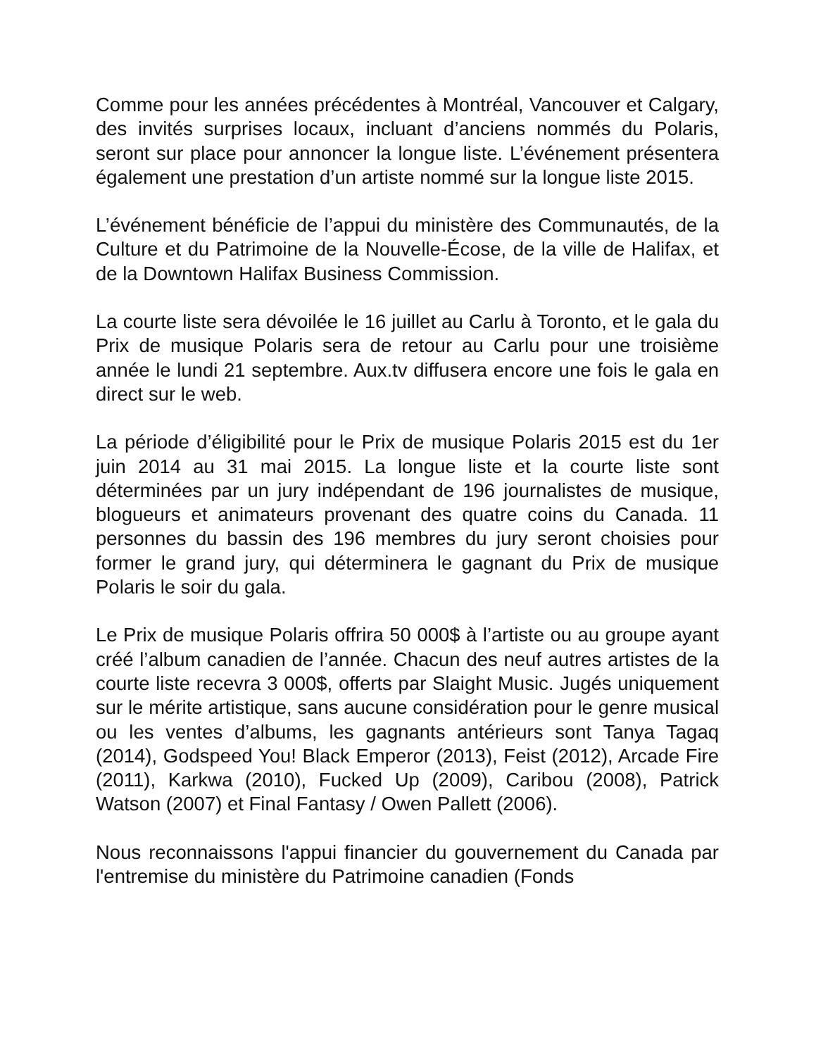Comme pour les années précédentes à Montréal, Vancouver et Calgary, des invités surprises locaux, incluant d’anciens nommés du Polaris, seront sur place pour annoncer la longue liste. L’événement présentera également une prestation d’un artiste nommé sur la longue liste 2015.
L’événement bénéficie de l’appui du ministère des Communautés, de la Culture et du Patrimoine de la Nouvelle-Écose, de la ville de Halifax, et de la Downtown Halifax Business Commission.
La courte liste sera dévoilée le 16 juillet au Carlu à Toronto, et le gala du Prix de musique Polaris sera de retour au Carlu pour une troisième année le lundi 21 septembre. Aux.tv diffusera encore une fois le gala en direct sur le web.
La période d’éligibilité pour le Prix de musique Polaris 2015 est du 1er juin 2014 au 31 mai 2015. La longue liste et la courte liste sont déterminées par un jury indépendant de 196 journalistes de musique, blogueurs et animateurs provenant des quatre coins du Canada. 11 personnes du bassin des 196 membres du jury seront choisies pour former le grand jury, qui déterminera le gagnant du Prix de musique Polaris le soir du gala.
Le Prix de musique Polaris offrira 50 000$ à l’artiste ou au groupe ayant créé l’album canadien de l’année. Chacun des neuf autres artistes de la courte liste recevra 3 000$, offerts par Slaight Music. Jugés uniquement sur le mérite artistique, sans aucune considération pour le genre musical ou les ventes d’albums, les gagnants antérieurs sont Tanya Tagaq (2014), Godspeed You! Black Emperor (2013), Feist (2012), Arcade Fire (2011), Karkwa (2010), Fucked Up (2009), Caribou (2008), Patrick Watson (2007) et Final Fantasy / Owen Pallett (2006).
Nous reconnaissons l'appui financier du gouvernement du Canada par l'entremise du ministère du Patrimoine canadien (Fonds